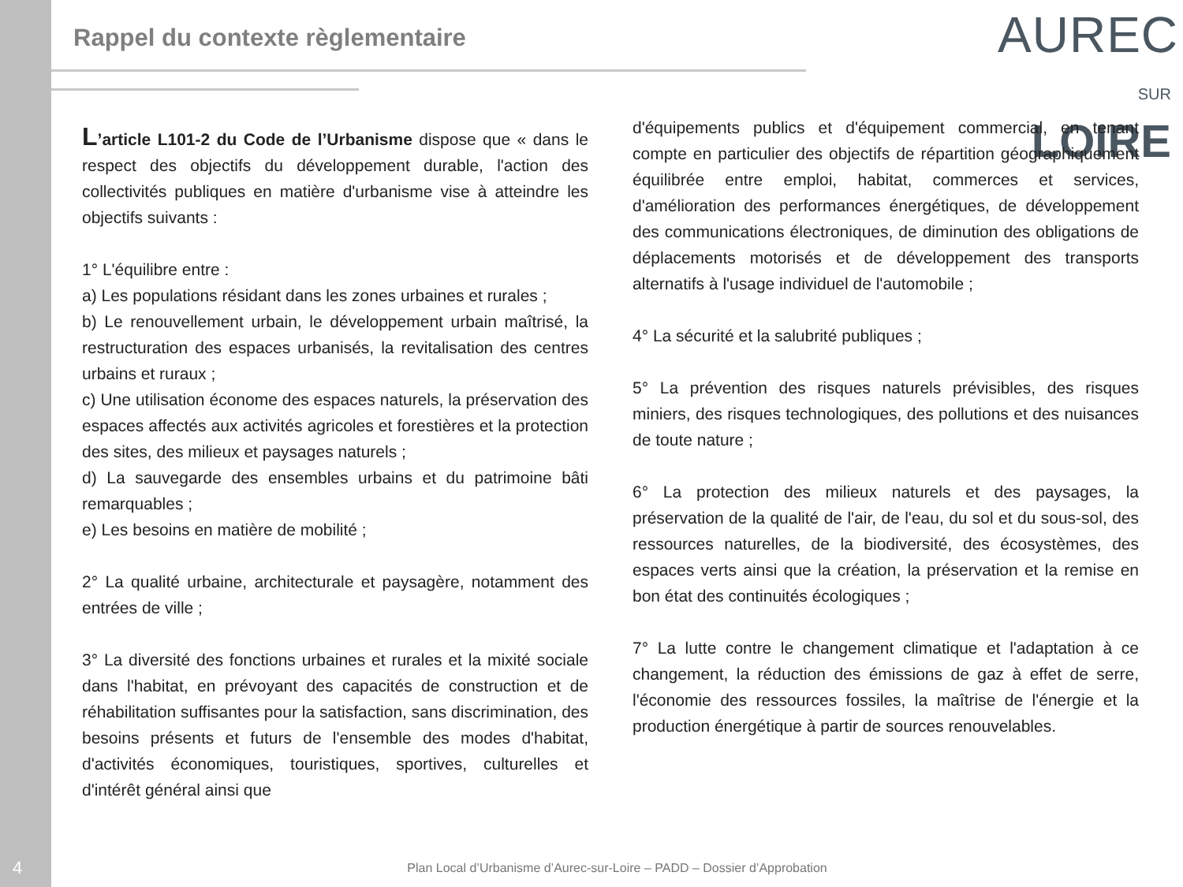Rappel du contexte règlementaire
AUREC
SUR LOIRE
L’article L101-2 du Code de l’Urbanisme dispose que « dans le respect des objectifs du développement durable, l'action des collectivités publiques en matière d'urbanisme vise à atteindre les objectifs suivants :
1° L'équilibre entre :
a) Les populations résidant dans les zones urbaines et rurales ;
b) Le renouvellement urbain, le développement urbain maîtrisé, la restructuration des espaces urbanisés, la revitalisation des centres urbains et ruraux ;
c) Une utilisation économe des espaces naturels, la préservation des espaces affectés aux activités agricoles et forestières et la protection des sites, des milieux et paysages naturels ;
d) La sauvegarde des ensembles urbains et du patrimoine bâti remarquables ;
e) Les besoins en matière de mobilité ;
2° La qualité urbaine, architecturale et paysagère, notamment des entrées de ville ;
3° La diversité des fonctions urbaines et rurales et la mixité sociale dans l'habitat, en prévoyant des capacités de construction et de réhabilitation suffisantes pour la satisfaction, sans discrimination, des besoins présents et futurs de l'ensemble des modes d'habitat, d'activités économiques, touristiques, sportives, culturelles et d'intérêt général ainsi que
d'équipements publics et d'équipement commercial, en tenant compte en particulier des objectifs de répartition géographiquement équilibrée entre emploi, habitat, commerces et services, d'amélioration des performances énergétiques, de développement des communications électroniques, de diminution des obligations de déplacements motorisés et de développement des transports alternatifs à l'usage individuel de l'automobile ;
4° La sécurité et la salubrité publiques ;
5° La prévention des risques naturels prévisibles, des risques miniers, des risques technologiques, des pollutions et des nuisances de toute nature ;
6° La protection des milieux naturels et des paysages, la préservation de la qualité de l'air, de l'eau, du sol et du sous-sol, des ressources naturelles, de la biodiversité, des écosystèmes, des espaces verts ainsi que la création, la préservation et la remise en bon état des continuités écologiques ;
7° La lutte contre le changement climatique et l'adaptation à ce changement, la réduction des émissions de gaz à effet de serre, l'économie des ressources fossiles, la maîtrise de l'énergie et la production énergétique à partir de sources renouvelables.
4
Plan Local d’Urbanisme d’Aurec-sur-Loire – PADD – Dossier d’Approbation